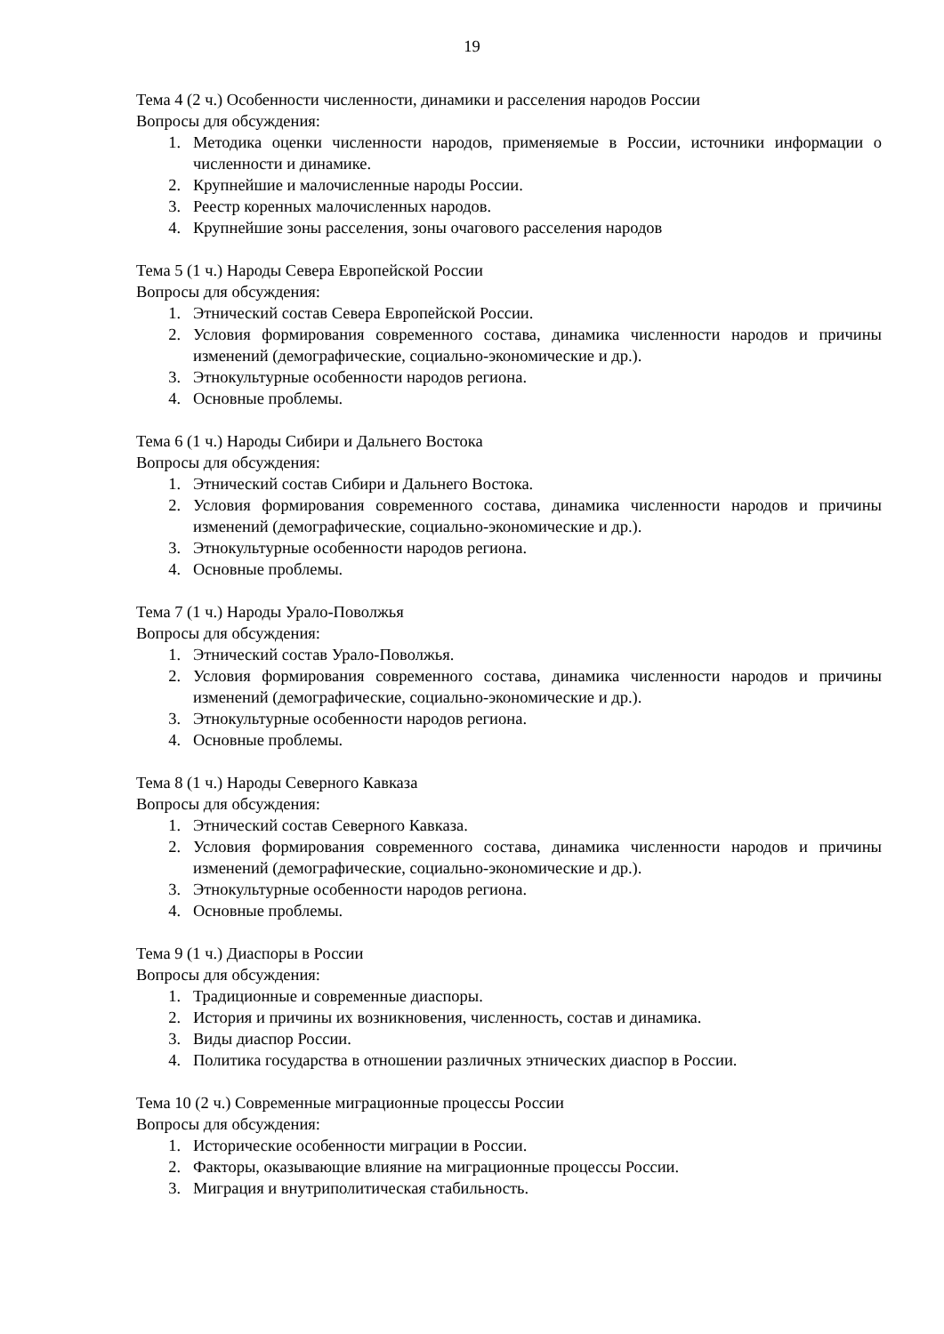19
Тема 4 (2 ч.) Особенности численности, динамики и расселения народов России
Вопросы для обсуждения:
1. Методика оценки численности народов, применяемые в России, источники информации о численности и динамике.
2. Крупнейшие и малочисленные народы России.
3. Реестр коренных малочисленных народов.
4. Крупнейшие зоны расселения, зоны очагового расселения народов
Тема 5 (1 ч.) Народы Севера Европейской России
Вопросы для обсуждения:
1. Этнический состав Севера Европейской России.
2. Условия формирования современного состава, динамика численности народов и причины изменений (демографические, социально-экономические и др.).
3. Этнокультурные особенности народов региона.
4. Основные проблемы.
Тема 6 (1 ч.) Народы Сибири и Дальнего Востока
Вопросы для обсуждения:
1. Этнический состав Сибири и Дальнего Востока.
2. Условия формирования современного состава, динамика численности народов и причины изменений (демографические, социально-экономические и др.).
3. Этнокультурные особенности народов региона.
4. Основные проблемы.
Тема 7 (1 ч.) Народы Урало-Поволжья
Вопросы для обсуждения:
1. Этнический состав Урало-Поволжья.
2. Условия формирования современного состава, динамика численности народов и причины изменений (демографические, социально-экономические и др.).
3. Этнокультурные особенности народов региона.
4. Основные проблемы.
Тема 8 (1 ч.) Народы Северного Кавказа
Вопросы для обсуждения:
1. Этнический состав Северного Кавказа.
2. Условия формирования современного состава, динамика численности народов и причины изменений (демографические, социально-экономические и др.).
3. Этнокультурные особенности народов региона.
4. Основные проблемы.
Тема 9 (1 ч.) Диаспоры в России
Вопросы для обсуждения:
1. Традиционные и современные диаспоры.
2. История и причины их возникновения, численность, состав и динамика.
3. Виды диаспор России.
4. Политика государства в отношении различных этнических диаспор в России.
Тема 10 (2 ч.) Современные миграционные процессы России
Вопросы для обсуждения:
1. Исторические особенности миграции в России.
2. Факторы, оказывающие влияние на миграционные процессы России.
3. Миграция и внутриполитическая стабильность.